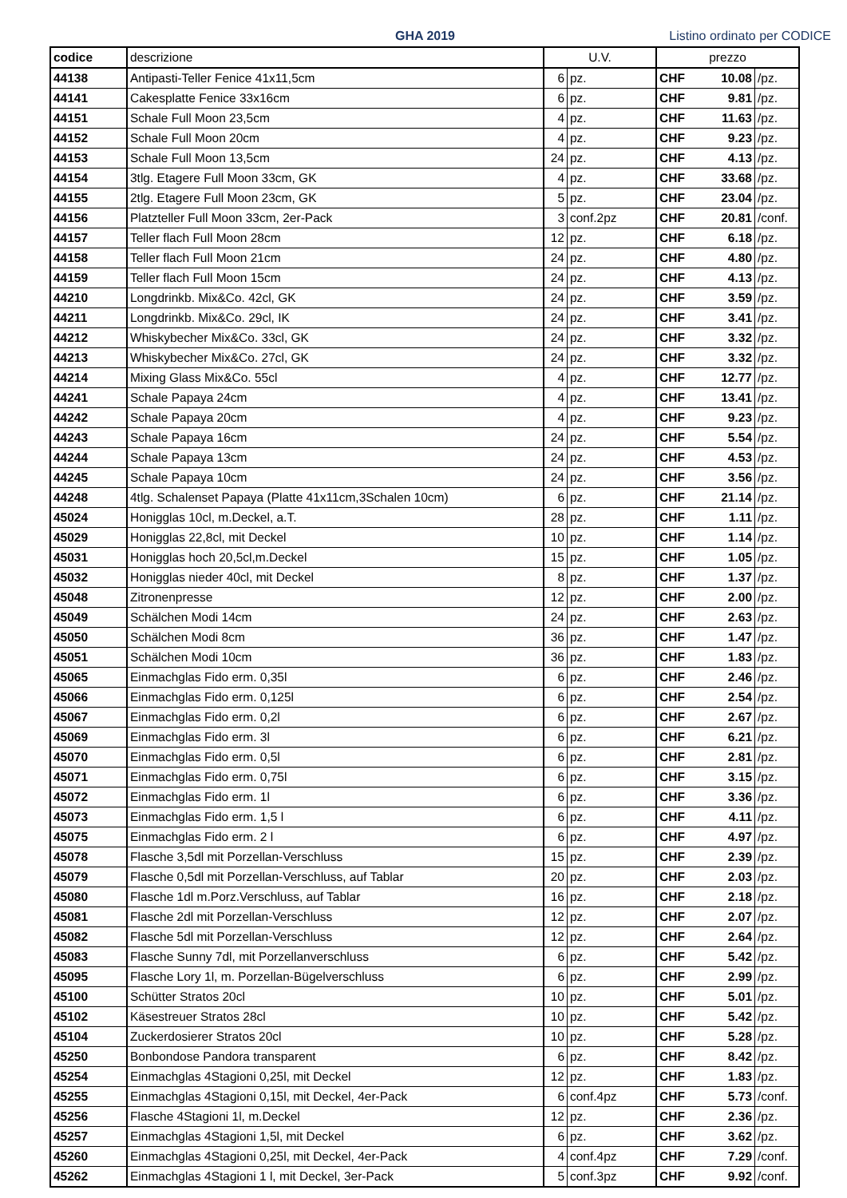GHA 2019
Listino ordinato per CODICE
| codice | descrizione | U.V. | | prezzo | | |
| --- | --- | --- | --- | --- | --- | --- |
| 44138 | Antipasti-Teller Fenice 41x11,5cm | 6 | pz. | CHF | 10.08 | /pz. |
| 44141 | Cakesplatte Fenice 33x16cm | 6 | pz. | CHF | 9.81 | /pz. |
| 44151 | Schale Full Moon 23,5cm | 4 | pz. | CHF | 11.63 | /pz. |
| 44152 | Schale Full Moon 20cm | 4 | pz. | CHF | 9.23 | /pz. |
| 44153 | Schale Full Moon 13,5cm | 24 | pz. | CHF | 4.13 | /pz. |
| 44154 | 3tlg. Etagere Full Moon 33cm, GK | 4 | pz. | CHF | 33.68 | /pz. |
| 44155 | 2tlg. Etagere Full Moon 23cm, GK | 5 | pz. | CHF | 23.04 | /pz. |
| 44156 | Platzteller Full Moon 33cm, 2er-Pack | 3 | conf.2pz | CHF | 20.81 | /conf. |
| 44157 | Teller flach Full Moon 28cm | 12 | pz. | CHF | 6.18 | /pz. |
| 44158 | Teller flach Full Moon 21cm | 24 | pz. | CHF | 4.80 | /pz. |
| 44159 | Teller flach Full Moon 15cm | 24 | pz. | CHF | 4.13 | /pz. |
| 44210 | Longdrinkb. Mix&Co. 42cl, GK | 24 | pz. | CHF | 3.59 | /pz. |
| 44211 | Longdrinkb. Mix&Co. 29cl, IK | 24 | pz. | CHF | 3.41 | /pz. |
| 44212 | Whiskybecher Mix&Co. 33cl, GK | 24 | pz. | CHF | 3.32 | /pz. |
| 44213 | Whiskybecher Mix&Co. 27cl, GK | 24 | pz. | CHF | 3.32 | /pz. |
| 44214 | Mixing Glass Mix&Co. 55cl | 4 | pz. | CHF | 12.77 | /pz. |
| 44241 | Schale Papaya 24cm | 4 | pz. | CHF | 13.41 | /pz. |
| 44242 | Schale Papaya 20cm | 4 | pz. | CHF | 9.23 | /pz. |
| 44243 | Schale Papaya 16cm | 24 | pz. | CHF | 5.54 | /pz. |
| 44244 | Schale Papaya 13cm | 24 | pz. | CHF | 4.53 | /pz. |
| 44245 | Schale Papaya 10cm | 24 | pz. | CHF | 3.56 | /pz. |
| 44248 | 4tlg. Schalenset Papaya (Platte 41x11cm,3Schalen 10cm) | 6 | pz. | CHF | 21.14 | /pz. |
| 45024 | Honigglas 10cl, m.Deckel, a.T. | 28 | pz. | CHF | 1.11 | /pz. |
| 45029 | Honigglas 22,8cl, mit Deckel | 10 | pz. | CHF | 1.14 | /pz. |
| 45031 | Honigglas hoch 20,5cl,m.Deckel | 15 | pz. | CHF | 1.05 | /pz. |
| 45032 | Honigglas nieder 40cl, mit Deckel | 8 | pz. | CHF | 1.37 | /pz. |
| 45048 | Zitronenpresse | 12 | pz. | CHF | 2.00 | /pz. |
| 45049 | Schälchen Modi 14cm | 24 | pz. | CHF | 2.63 | /pz. |
| 45050 | Schälchen Modi 8cm | 36 | pz. | CHF | 1.47 | /pz. |
| 45051 | Schälchen Modi 10cm | 36 | pz. | CHF | 1.83 | /pz. |
| 45065 | Einmachglas Fido erm. 0,35l | 6 | pz. | CHF | 2.46 | /pz. |
| 45066 | Einmachglas Fido erm. 0,125l | 6 | pz. | CHF | 2.54 | /pz. |
| 45067 | Einmachglas Fido erm. 0,2l | 6 | pz. | CHF | 2.67 | /pz. |
| 45069 | Einmachglas Fido erm. 3l | 6 | pz. | CHF | 6.21 | /pz. |
| 45070 | Einmachglas Fido erm. 0,5l | 6 | pz. | CHF | 2.81 | /pz. |
| 45071 | Einmachglas Fido erm. 0,75l | 6 | pz. | CHF | 3.15 | /pz. |
| 45072 | Einmachglas Fido erm. 1l | 6 | pz. | CHF | 3.36 | /pz. |
| 45073 | Einmachglas Fido erm. 1,5 l | 6 | pz. | CHF | 4.11 | /pz. |
| 45075 | Einmachglas Fido erm. 2 l | 6 | pz. | CHF | 4.97 | /pz. |
| 45078 | Flasche 3,5dl mit Porzellan-Verschluss | 15 | pz. | CHF | 2.39 | /pz. |
| 45079 | Flasche 0,5dl mit Porzellan-Verschluss, auf Tablar | 20 | pz. | CHF | 2.03 | /pz. |
| 45080 | Flasche 1dl m.Porz.Verschluss, auf Tablar | 16 | pz. | CHF | 2.18 | /pz. |
| 45081 | Flasche 2dl mit Porzellan-Verschluss | 12 | pz. | CHF | 2.07 | /pz. |
| 45082 | Flasche 5dl mit Porzellan-Verschluss | 12 | pz. | CHF | 2.64 | /pz. |
| 45083 | Flasche Sunny 7dl, mit Porzellanverschluss | 6 | pz. | CHF | 5.42 | /pz. |
| 45095 | Flasche Lory 1l, m. Porzellan-Bügelverschluss | 6 | pz. | CHF | 2.99 | /pz. |
| 45100 | Schütter Stratos 20cl | 10 | pz. | CHF | 5.01 | /pz. |
| 45102 | Käsestreuer Stratos 28cl | 10 | pz. | CHF | 5.42 | /pz. |
| 45104 | Zuckerdosierer Stratos 20cl | 10 | pz. | CHF | 5.28 | /pz. |
| 45250 | Bonbondose Pandora transparent | 6 | pz. | CHF | 8.42 | /pz. |
| 45254 | Einmachglas 4Stagioni 0,25l, mit Deckel | 12 | pz. | CHF | 1.83 | /pz. |
| 45255 | Einmachglas 4Stagioni 0,15l, mit Deckel, 4er-Pack | 6 | conf.4pz | CHF | 5.73 | /conf. |
| 45256 | Flasche 4Stagioni 1l, m.Deckel | 12 | pz. | CHF | 2.36 | /pz. |
| 45257 | Einmachglas 4Stagioni 1,5l, mit Deckel | 6 | pz. | CHF | 3.62 | /pz. |
| 45260 | Einmachglas 4Stagioni 0,25l, mit Deckel, 4er-Pack | 4 | conf.4pz | CHF | 7.29 | /conf. |
| 45262 | Einmachglas 4Stagioni 1 l, mit Deckel, 3er-Pack | 5 | conf.3pz | CHF | 9.92 | /conf. |